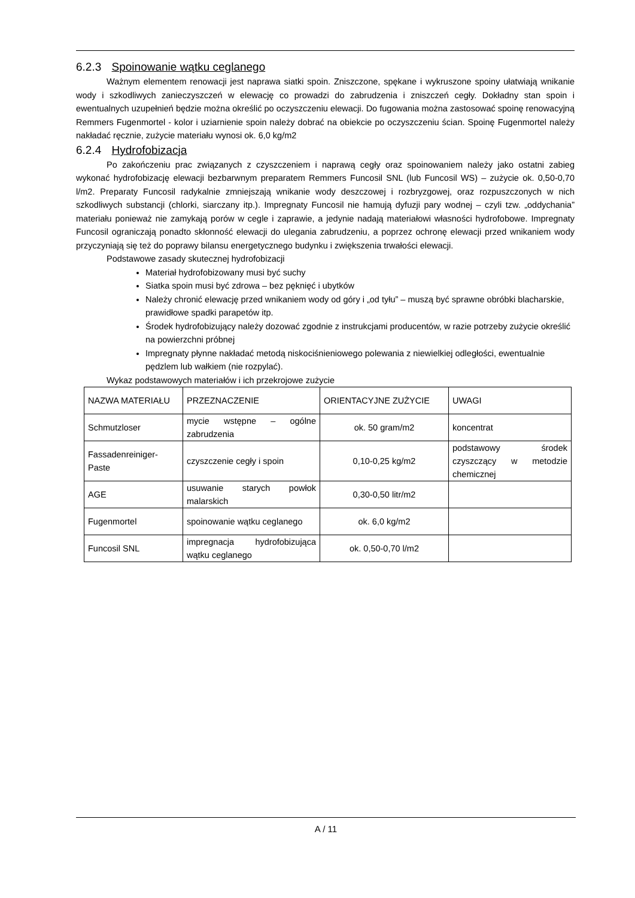6.2.3 Spoinowanie wątku ceglanego
Ważnym elementem renowacji jest naprawa siatki spoin. Zniszczone, spękane i wykruszone spoiny ułatwiają wnikanie wody i szkodliwych zanieczyszczeń w elewację co prowadzi do zabrudzenia i zniszczeń cegły. Dokładny stan spoin i ewentualnych uzupełnień będzie można określić po oczyszczeniu elewacji. Do fugowania można zastosować spoinę renowacyjną Remmers Fugenmortel - kolor i uziarnienie spoin należy dobrać na obiekcie po oczyszczeniu ścian. Spoinę Fugenmortel należy nakładać ręcznie, zużycie materiału wynosi ok. 6,0 kg/m2
6.2.4 Hydrofobizacja
Po zakończeniu prac związanych z czyszczeniem i naprawą cegły oraz spoinowaniem należy jako ostatni zabieg wykonać hydrofobizację elewacji bezbarwnym preparatem Remmers Funcosil SNL (lub Funcosil WS) – zużycie ok. 0,50-0,70 l/m2. Preparaty Funcosil radykalnie zmniejszają wnikanie wody deszczowej i rozbryzgowej, oraz rozpuszczonych w nich szkodliwych substancji (chlorki, siarczany itp.). Impregnaty Funcosil nie hamują dyfuzji pary wodnej – czyli tzw. „oddychania” materiału ponieważ nie zamykają porów w cegle i zaprawie, a jedynie nadają materiałowi własności hydrofobowe. Impregnaty Funcosil ograniczają ponadto skłonność elewacji do ulegania zabrudzeniu, a poprzez ochronę elewacji przed wnikaniem wody przyczyniają się też do poprawy bilansu energetycznego budynku i zwiększenia trwałości elewacji.
Podstawowe zasady skutecznej hydrofobizacji
Materiał hydrofobizowany musi być suchy
Siatka spoin musi być zdrowa – bez pęknięć i ubytków
Należy chronić elewację przed wnikaniem wody od góry i „od tyłu” – muszą być sprawne obróbki blacharskie, prawidłowe spadki parapetów itp.
Środek hydrofobizujący należy dozować zgodnie z instrukcjami producentów, w razie potrzeby zużycie określić na powierzchni próbnej
Impregnaty płynne nakładać metodą niskociśnieniowego polewania z niewielkiej odległości, ewentualnie pędzlem lub wałkiem (nie rozpylać).
Wykaz podstawowych materiałów i ich przekrojowe zużycie
| NAZWA MATERIAŁU | PRZEZNACZENIE | ORIENTACYJNE ZUŻYCIE | UWAGI |
| Schmutzloser | mycie wstępne – ogólne zabrudzenia | ok. 50 gram/m2 | koncentrat |
| Fassadenreiniger-Paste | czyszczenie cegły i spoin | 0,10-0,25 kg/m2 | podstawowy środek czyszczący w metodzie chemicznej |
| AGE | usuwanie starych powłok malarskich | 0,30-0,50 litr/m2 | |
| Fugenmortel | spoinowanie wątku ceglanego | ok. 6,0 kg/m2 | |
| Funcosil SNL | impregnacja hydrofobizująca wątku ceglanego | ok. 0,50-0,70 l/m2 | |
A / 11